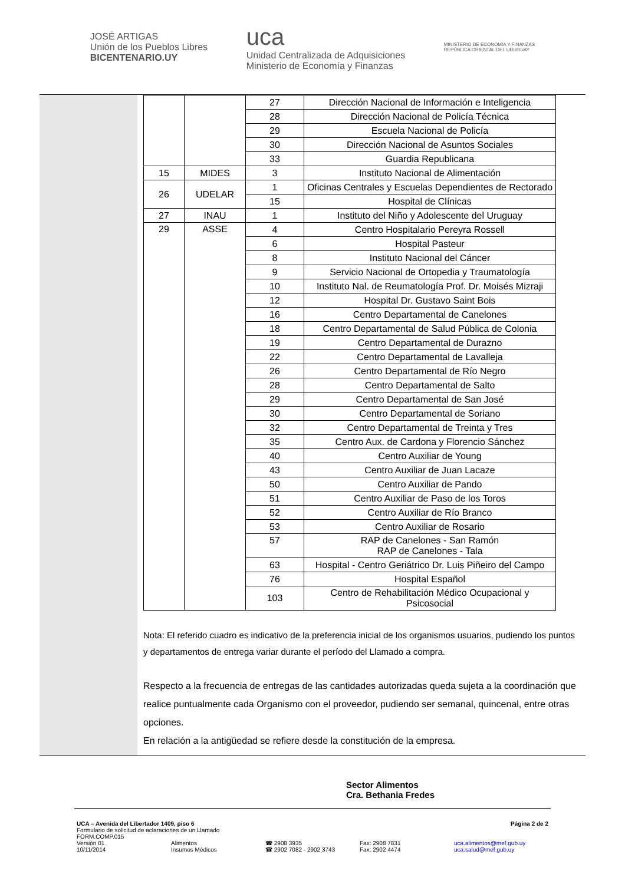JOSÉ ARTIGAS
Unión de los Pueblos Libres
BICENTENARIO.UY
uca
Unidad Centralizada de Adquisiciones
Ministerio de Economía y Finanzas
MINISTERIO DE ECONOMÍA Y FINANZAS
REPÚBLICA ORIENTAL DEL URUGUAY
| | | 27 | Dirección Nacional de Información e Inteligencia |
| | | 28 | Dirección Nacional de Policía Técnica |
| | | 29 | Escuela Nacional de Policía |
| | | 30 | Dirección Nacional de Asuntos Sociales |
| | | 33 | Guardia Republicana |
| 15 | MIDES | 3 | Instituto Nacional de Alimentación |
| 26 | UDELAR | 1 | Oficinas Centrales y Escuelas Dependientes de Rectorado |
| | | 15 | Hospital de Clínicas |
| 27 | INAU | 1 | Instituto del Niño y Adolescente del Uruguay |
| 29 | ASSE | 4 | Centro Hospitalario Pereyra Rossell |
| | | 6 | Hospital Pasteur |
| | | 8 | Instituto Nacional del Cáncer |
| | | 9 | Servicio Nacional de Ortopedia y Traumatología |
| | | 10 | Instituto Nal. de Reumatología Prof. Dr. Moisés Mizraji |
| | | 12 | Hospital Dr. Gustavo Saint Bois |
| | | 16 | Centro Departamental de Canelones |
| | | 18 | Centro Departamental de Salud Pública de Colonia |
| | | 19 | Centro Departamental de Durazno |
| | | 22 | Centro Departamental de Lavalleja |
| | | 26 | Centro Departamental de Río Negro |
| | | 28 | Centro Departamental de Salto |
| | | 29 | Centro Departamental de San José |
| | | 30 | Centro Departamental de Soriano |
| | | 32 | Centro Departamental de Treinta y Tres |
| | | 35 | Centro Aux. de Cardona y Florencio Sánchez |
| | | 40 | Centro Auxiliar de Young |
| | | 43 | Centro Auxiliar de Juan Lacaze |
| | | 50 | Centro Auxiliar de Pando |
| | | 51 | Centro Auxiliar de Paso de los Toros |
| | | 52 | Centro Auxiliar de Río Branco |
| | | 53 | Centro Auxiliar de Rosario |
| | | 57 | RAP de Canelones - San Ramón RAP de Canelones - Tala |
| | | 63 | Hospital - Centro Geriátrico Dr. Luis Piñeiro del Campo |
| | | 76 | Hospital Español |
| | | 103 | Centro de Rehabilitación Médico Ocupacional y Psicosocial |
Nota: El referido cuadro es indicativo de la preferencia inicial de los organismos usuarios, pudiendo los puntos y departamentos de entrega variar durante el período del Llamado a compra.
Respecto a la frecuencia de entregas de las cantidades autorizadas queda sujeta a la coordinación que realice puntualmente cada Organismo con el proveedor, pudiendo ser semanal, quincenal, entre otras opciones.
En relación a la antigüedad se refiere desde la constitución de la empresa.
Sector Alimentos
Cra. Bethania Fredes
UCA – Avenida del Libertador 1409, piso 6
Página 2 de 2
Formulario de solicitud de aclaraciones de un Llamado
FORM.COMP.015
Versión 01
10/11/2014
Alimentos
Insumos Médicos
☎ 2908 3935
☎ 2902 7082 - 2902 3743
Fax: 2908 7831
Fax: 2902 4474
uca.alimentos@mef.gub.uy
uca.salud@mef.gub.uy